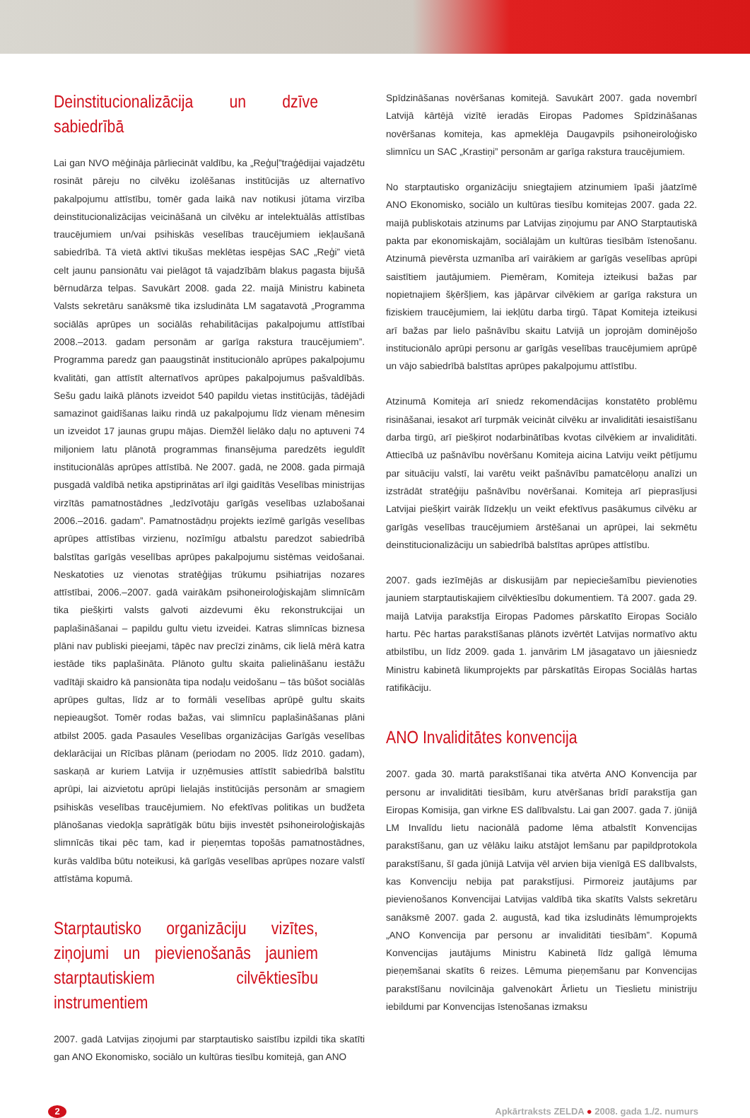Deinstitucionalizācija un dzīve sabiedrībā
Lai gan NVO mēģināja pārliecināt valdību, ka „Reģu‌ļ”traģēdijai vajadzētu rosināt pāreju no cilvēku izolēšanas institūcijās uz alternatīvo pakalpojumu attīstību, tomēr gada laikā nav notikusi jūtama virzība deinstitucionalizācijas veicināšanā un cilvēku ar intelektuālās attīstības traucējumiem un/vai psihiskās veselības traucējumiem iekļaušanā sabiedrībā. Tā vietā aktīvi tikušas meklētas iespējas SAC „Reģi” vietā celt jaunu pansionātu vai pielāgot tā vajadzībām blakus pagasta bijušā bērnudārza telpas. Savukārt 2008. gada 22. maijā Ministru kabineta Valsts sekretāru sanāksmē tika izsludināta LM sagatavotā „Programma sociālās aprūpes un sociālās rehabilitācijas pakalpojumu attīstībai 2008.–2013. gadam personām ar garīga rakstura traucējumiem”. Programma paredz gan paaugstināt institucionālo aprūpes pakalpojumu kvalitāti, gan attīstīt alternatīvos aprūpes pakalpojumus pašvaldībās. Sešu gadu laikā plānots izveidot 540 papildu vietas institūcijās, tādējādi samazinot gaidīšanas laiku rindā uz pakalpojumu līdz vienam mēnesim un izveidot 17 jaunas grupu mājas. Diemžēl lielāko daļu no aptuveni 74 miljoniem latu plānotā programmas finansējuma paredzēts ieguldīt institucionālās aprūpes attīstībā. Ne 2007. gadā, ne 2008. gada pirmajā pusgadā valdībā netika apstiprinātas arī ilgi gaidītās Veselības ministrijas virzītās pamatnostādnes „Iedzīvotāju garīgās veselības uzlabošanai 2006.–2016. gadam”. Pamatnostādņu projekts iezīmē garīgās veselības aprūpes attīstības virzienu, nozīmīgu atbalstu paredzot sabiedrībā balstītas garīgās veselības aprūpes pakalpojumu sistēmas veidošanai. Neskatoties uz vienotas stratēģijas trūkumu psihiatrijas nozares attīstībai, 2006.–2007. gadā vairākām psihoneiroloģiskajām slimnīcām tika piešķirti valsts galvoti aizdevumi ēku rekonstrukcijai un paplašināšanai – papildu gultu vietu izveidei. Katras slimnīcas biznesa plāni nav publiski pieejami, tāpēc nav precīzi zināms, cik lielā mērā katra iestāde tiks paplašināta. Plānoto gultu skaita palielināšanu iestāžu vadītāji skaidro kā pansionāta tipa nodaļu veidošanu – tās būšot sociālās aprūpes gultas, līdz ar to formāli veselības aprūpē gultu skaits nepieaugšot. Tomēr rodas bažas, vai slimnīcu paplašināšanas plāni atbilst 2005. gada Pasaules Veselības organizācijas Garīgās veselības deklarācijai un Rīcības plānam (periodam no 2005. līdz 2010. gadam), saskaņā ar kuriem Latvija ir uzņēmusies attīstīt sabiedrībā balstītu aprūpi, lai aizvietotu aprūpi lielajās institūcijās personām ar smagiem psihiskās veselības traucējumiem. No efektīvas politikas un budžeta plānošanas viedokļa saprātīgāk būtu bijis investēt psihoneiroloģiskajās slimnīcās tikai pēc tam, kad ir pieņemtas topošās pamatnostādnes, kurās valdība būtu noteikusi, kā garīgās veselības aprūpes nozare valstī attīstāma kopumā.
Starptautisko organizāciju vizītes, ziņojumi un pievienošanās jauniem starptautiskiem cilvēktiesību instrumentiem
2007. gadā Latvijas ziņojumi par starptautisko saistību izpildi tika skatīti gan ANO Ekonomisko, sociālo un kultūras tiesību komitejā, gan ANO
Spīdzināšanas novēršanas komitejā. Savukārt 2007. gada novembrī Latvijā kārtējā vizītē ieradās Eiropas Padomes Spīdzināšanas novēršanas komiteja, kas apmeklēja Daugavpils psihoneiroloģisko slimnīcu un SAC „Krastiņi” personām ar garīga rakstura traucējumiem.
No starptautisko organizāciju sniegtajiem atzinumiem īpaši jāatzīmē ANO Ekonomisko, sociālo un kultūras tiesību komitejas 2007. gada 22. maijā publiskotais atzinums par Latvijas ziņojumu par ANO Starptautiskā pakta par ekonomiskajām, sociālajām un kultūras tiesībām īstenošanu. Atzinumā pievērsta uzmanība arī vairākiem ar garīgās veselības aprūpi saistītiem jautājumiem. Piemēram, Komiteja izteikusi bažas par nopietnajiem šķēršļiem, kas jāpārvar cilvēkiem ar garīga rakstura un fiziskiem traucējumiem, lai iekļūtu darba tirgū. Tāpat Komiteja izteikusi arī bažas par lielo pašnāvību skaitu Latvijā un joprojām dominējošo institucionālo aprūpi personu ar garīgās veselības traucējumiem aprūpē un vājo sabiedrībā balstītas aprūpes pakalpojumu attīstību.
Atzinumā Komiteja arī sniedz rekomendācijas konstatēto problēmu risināšanai, iesakot arī turpmāk veicināt cilvēku ar invaliditāti iesaistīšanu darba tirgū, arī piešķirot nodarbinātības kvotas cilvēkiem ar invaliditāti. Attiecībā uz pašnāvību novēršanu Komiteja aicina Latviju veikt pētījumu par situāciju valstī, lai varētu veikt pašnāvību pamatcēloņu analīzi un izstrādāt stratēģiju pašnāvību novēršanai. Komiteja arī pieprasījusi Latvijai piešķirt vairāk līdzekļu un veikt efektīvus pasākumus cilvēku ar garīgās veselības traucējumiem ārstēšanai un aprūpei, lai sekmētu deinstitucionalizāciju un sabiedrībā balstītas aprūpes attīstību.
2007. gads iezīmējās ar diskusijām par nepieciešamību pievienoties jauniem starptautiskajiem cilvēktiesību dokumentiem. Tā 2007. gada 29. maijā Latvija parakstīja Eiropas Padomes pārskatīto Eiropas Sociālo hartu. Pēc hartas parakstīšanas plānots izvērtēt Latvijas normatīvo aktu atbilstību, un līdz 2009. gada 1. janvārim LM jāsagatavo un jāiesniedz Ministru kabinetā likumprojekts par pārskatītās Eiropas Sociālās hartas ratifikāciju.
ANO Invaliditātes konvencija
2007. gada 30. martā parakstīšanai tika atvērta ANO Konvencija par personu ar invaliditāti tiesībām, kuru atvēršanas brīdī parakstīja gan Eiropas Komisija, gan virkne ES dalībvalstu. Lai gan 2007. gada 7. jūnijā LM Invalīdu lietu nacionālā padome lēma atbalstīt Konvencijas parakstīšanu, gan uz vēlāku laiku atstājot lemšanu par papildprotokola parakstīšanu, šī gada jūnijā Latvija vēl arvien bija vienīgā ES dalībvalsts, kas Konvenciju nebija pat parakstījusi. Pirmoreiz jautājums par pievienošanos Konvencijai Latvijas valdībā tika skatīts Valsts sekretāru sanāksmē 2007. gada 2. augustā, kad tika izsludināts lēmumprojekts „ANO Konvencija par personu ar invaliditāti tiesībām”. Kopumā Konvencijas jautājums Ministru Kabinetā līdz galīgā lēmuma pieņemšanai skatīts 6 reizes. Lēmuma pieņemšanu par Konvencijas parakstīšanu novilcināja galvenokārt Ārlietu un Tieslietu ministriju iebildumi par Konvencijas īstenošanas izmaksu
2 Apkārtraksts ZELDA ● 2008. gada 1./2. numurs